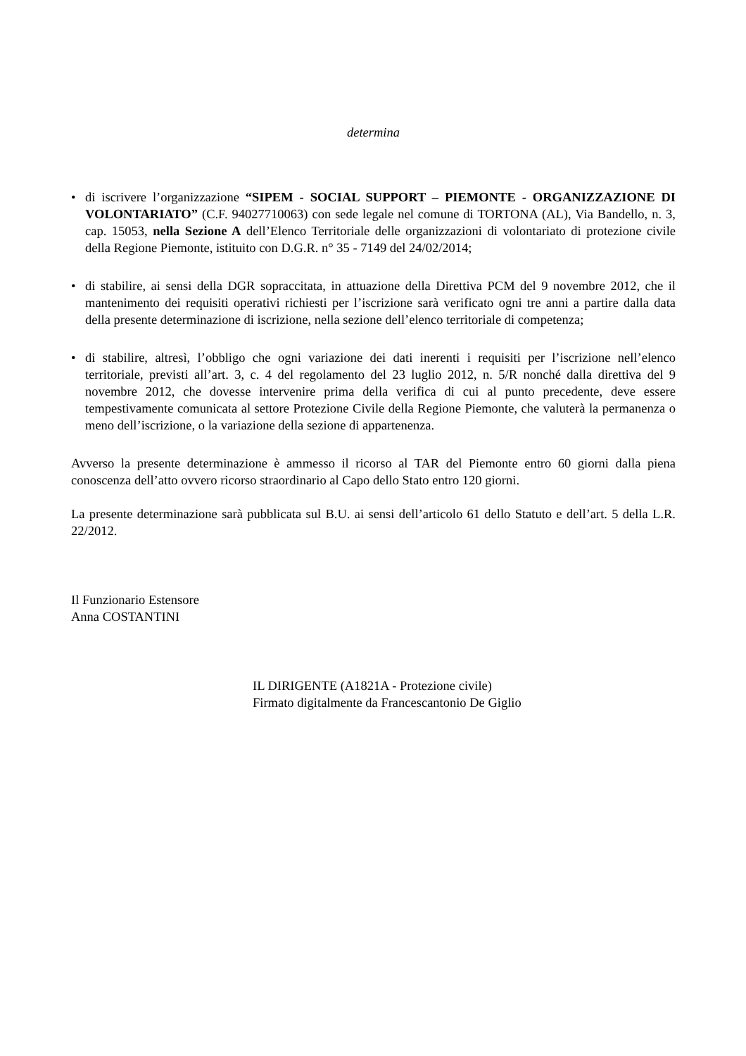determina
• di iscrivere l’organizzazione “SIPEM - SOCIAL SUPPORT – PIEMONTE - ORGANIZZAZIONE DI VOLONTARIATO” (C.F. 94027710063) con sede legale nel comune di TORTONA (AL), Via Bandello, n. 3, cap. 15053, nella Sezione A dell’Elenco Territoriale delle organizzazioni di volontariato di protezione civile della Regione Piemonte, istituito con D.G.R. n° 35 - 7149 del 24/02/2014;
• di stabilire, ai sensi della DGR sopraccitata, in attuazione della Direttiva PCM del 9 novembre 2012, che il mantenimento dei requisiti operativi richiesti per l’iscrizione sarà verificato ogni tre anni a partire dalla data della presente determinazione di iscrizione, nella sezione dell’elenco territoriale di competenza;
• di stabilire, altresì, l’obbligo che ogni variazione dei dati inerenti i requisiti per l’iscrizione nell’elenco territoriale, previsti all’art. 3, c. 4 del regolamento del 23 luglio 2012, n. 5/R nonché dalla direttiva del 9 novembre 2012, che dovesse intervenire prima della verifica di cui al punto precedente, deve essere tempestivamente comunicata al settore Protezione Civile della Regione Piemonte, che valuterà la permanenza o meno dell’iscrizione, o la variazione della sezione di appartenenza.
Avverso la presente determinazione è ammesso il ricorso al TAR del Piemonte entro 60 giorni dalla piena conoscenza dell’atto ovvero ricorso straordinario al Capo dello Stato entro 120 giorni.
La presente determinazione sarà pubblicata sul B.U. ai sensi dell’articolo 61 dello Statuto e dell’art. 5 della L.R. 22/2012.
Il Funzionario Estensore
Anna COSTANTINI
IL DIRIGENTE (A1821A - Protezione civile)
Firmato digitalmente da Francescantonio De Giglio